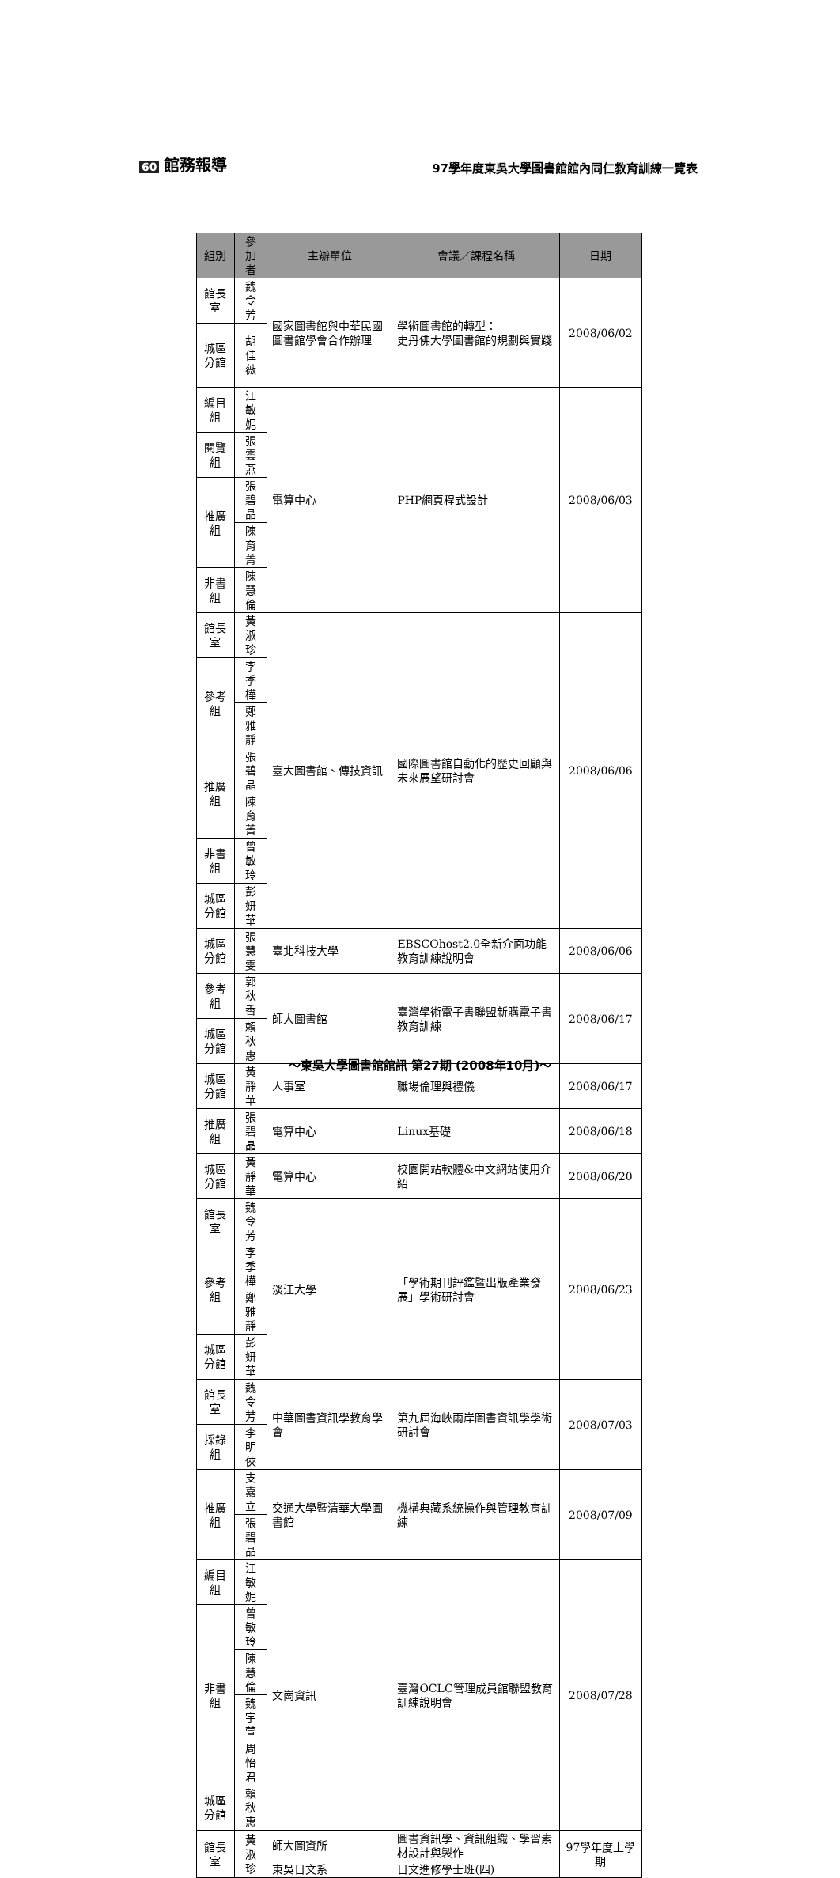60 館務報導
97學年度東吳大學圖書館館內同仁教育訓練一覽表
| 組別 | 參加者 | 主辦單位 | 會議／課程名稱 | 日期 |
| --- | --- | --- | --- | --- |
| 館長室 | 魏令芳 | 國家圖書館與中華民國圖書館學會合作辦理 | 學術圖書館的轉型： 史丹佛大學圖書館的規劃與實踐 | 2008/06/02 |
| 城區分館 | 胡佳薇 | | | |
| 編目組 | 江敏妮 | 電算中心 | PHP網頁程式設計 | 2008/06/03 |
| 閱覽組 | 張雲燕 | | | |
| 推廣組 | 張碧晶 | | | |
| | 陳育菁 | | | |
| 非書組 | 陳慧倫 | | | |
| 館長室 | 黃淑珍 | 臺大圖書館、傳技資訊 | 國際圖書館自動化的歷史回顧與未來展望研討會 | 2008/06/06 |
| 參考組 | 李季樺 | | | |
| | 鄭雅靜 | | | |
| 推廣組 | 張碧晶 | | | |
| | 陳育菁 | | | |
| 非書組 | 曾敏玲 | | | |
| 城區分館 | 彭妍華 | | | |
| 城區分館 | 張慧雯 | 臺北科技大學 | EBSCOhost2.0全新介面功能教育訓練說明會 | 2008/06/06 |
| 參考組 | 郭秋香 | 師大圖書館 | 臺灣學術電子書聯盟新購電子書教育訓練 | 2008/06/17 |
| 城區分館 | 賴秋惠 | | | |
| 城區分館 | 黃靜華 | 人事室 | 職場倫理與禮儀 | 2008/06/17 |
| 推廣組 | 張碧晶 | 電算中心 | Linux基礎 | 2008/06/18 |
| 城區分館 | 黃靜華 | 電算中心 | 校園開站軟體&中文網站使用介紹 | 2008/06/20 |
| 館長室 | 魏令芳 | 淡江大學 | 「學術期刊評鑑暨出版產業發展」學術研討會 | 2008/06/23 |
| 參考組 | 李季樺 | | | |
| | 鄭雅靜 | | | |
| 城區分館 | 彭妍華 | | | |
| 館長室 | 魏令芳 | 中華圖書資訊學教育學會 | 第九屆海峽兩岸圖書資訊學學術研討會 | 2008/07/03 |
| 採錄組 | 李明俠 | | | |
| 推廣組 | 支嘉立 | 交通大學暨清華大學圖書館 | 機構典藏系統操作與管理教育訓練 | 2008/07/09 |
| | 張碧晶 | | | |
| 編目組 | 江敏妮 | 文崗資訊 | 臺灣OCLC管理成員館聯盟教育訓練說明會 | 2008/07/28 |
| 非書組 | 曾敏玲 | | | |
| | 陳慧倫 | | | |
| | 魏宇萱 | | | |
| | 周怡君 | | | |
| 城區分館 | 賴秋惠 | | | |
| 館長室 | 黃淑珍 | 師大圖資所 | 圖書資訊學、資訊組織、學習素材設計與製作 | 97學年度上學期 |
| | | 東吳日文系 | 日文進修學士班(四) | |
～東吳大學圖書館館訊 第27期 (2008年10月)～